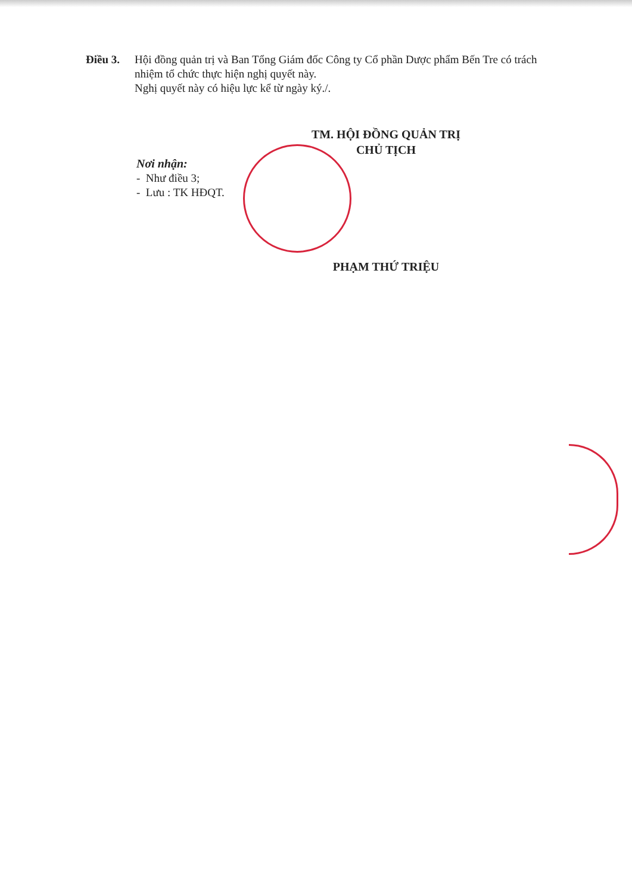Điều 3. Hội đồng quản trị và Ban Tổng Giám đốc Công ty Cổ phần Dược phẩm Bến Tre có trách nhiệm tổ chức thực hiện nghị quyết này.
Nghị quyết này có hiệu lực kể từ ngày ký./.
Nơi nhận:
- Như điều 3;
- Lưu : TK HĐQT.
TM. HỘI ĐỒNG QUẢN TRỊ
CHỦ TỊCH
PHẠM THỨ TRIỆU